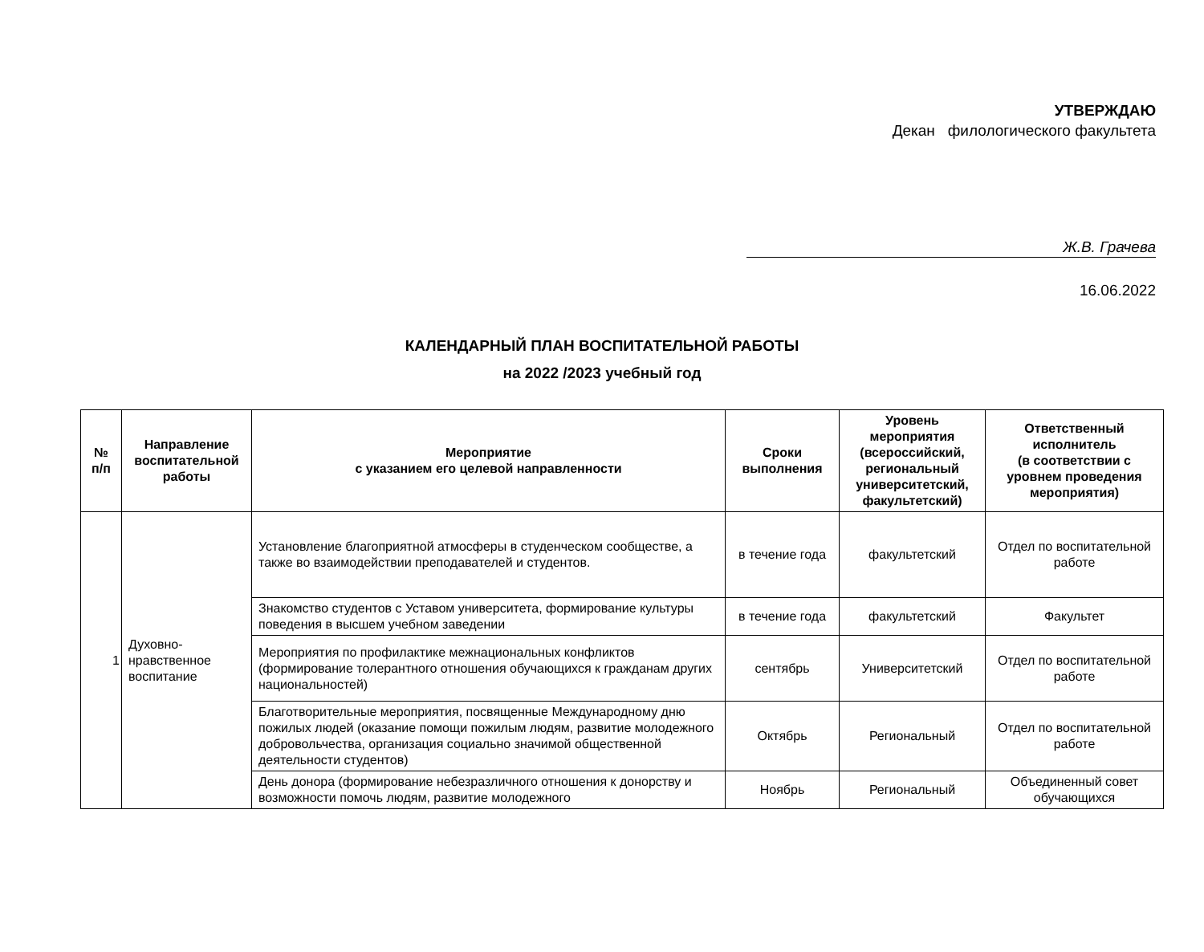УТВЕРЖДАЮ
Декан филологического факультета
Ж.В. Грачева
16.06.2022
КАЛЕНДАРНЫЙ ПЛАН ВОСПИТАТЕЛЬНОЙ РАБОТЫ
на 2022 /2023 учебный год
| № п/п | Направление воспитательной работы | Мероприятие с указанием его целевой направленности | Сроки выполнения | Уровень мероприятия (всероссийский, региональный университетский, факультетский) | Ответственный исполнитель (в соответствии с уровнем проведения мероприятия) |
| --- | --- | --- | --- | --- | --- |
| 1 | Духовно-нравственное воспитание | Установление благоприятной атмосферы в студенческом сообществе, а также во взаимодействии преподавателей и студентов. | в течение года | факультетский | Отдел по воспитательной работе |
| | | Знакомство студентов с Уставом университета, формирование культуры поведения в высшем учебном заведении | в течение года | факультетский | Факультет |
| | | Мероприятия по профилактике межнациональных конфликтов (формирование толерантного отношения обучающихся к гражданам других национальностей) | сентябрь | Университетский | Отдел по воспитательной работе |
| | | Благотворительные мероприятия, посвященные Международному дню пожилых людей (оказание помощи пожилым людям, развитие молодежного добровольчества, организация социально значимой общественной деятельности студентов) | Октябрь | Региональный | Отдел по воспитательной работе |
| | | День донора (формирование небезразличного отношения к донорству и возможности помочь людям, развитие молодежного | Ноябрь | Региональный | Объединенный совет обучающихся |